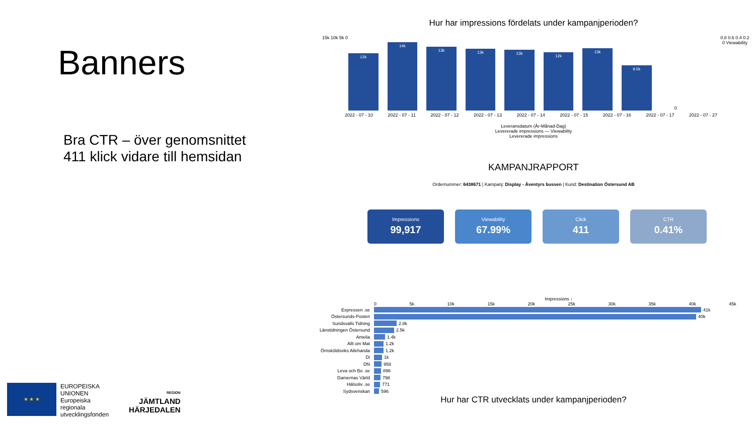Banners
Bra CTR – över genomsnittet
411 klick vidare till hemsidan
★ ★ ★
EUROPEISKA
UNIONEN
Europeiska
regionala
utvecklingsfonden
REGION
JÄMTLAND
HÄRJEDALEN
Hur har impressions fördelats under kampanjperioden?
15k 10k 5k 0 0.8 0.6 0.4 0.2 0 Viewability
12k
14k
13k
13k
13k
12k
13k
9.5k
0
2022 - 07 - 10 2022 - 07 - 11 2022 - 07 - 12 2022 - 07 - 13 2022 - 07 - 14 2022 - 07 - 15 2022 - 07 - 16 2022 - 07 - 17 2022 - 07 - 27
Leveransdatum (År-Månad-Dag)
Levererade impressions — Viewability
Levererade impressions
KAMPANJRAPPORT
Ordernummer: 6438671 | Kampanj: Display - Äventyrs bussen | Kund: Destination Östersund AB
Impressions
99,917
Viewability
67.99%
Click
411
CTR
0.41%
Impressions ↓
0 5k 10k 15k 20k 25k 30k 35k 40k 45k
Expressen .se 41k
Östersunds-Posten 40k
Sundsvalls Tidning 2.8k
Länstidningen Östersund 2.5k
Amelia 1.4k
Allt om Mat 1.2k
Örnsköldsviks Allehanda 1.2k
Di 1k
DN 958
Leva och Bo .se 896
Damernas Värld 798
Hälsoliv .se 771
Sydsvenskan 596
Hur har CTR utvecklats under kampanjperioden?